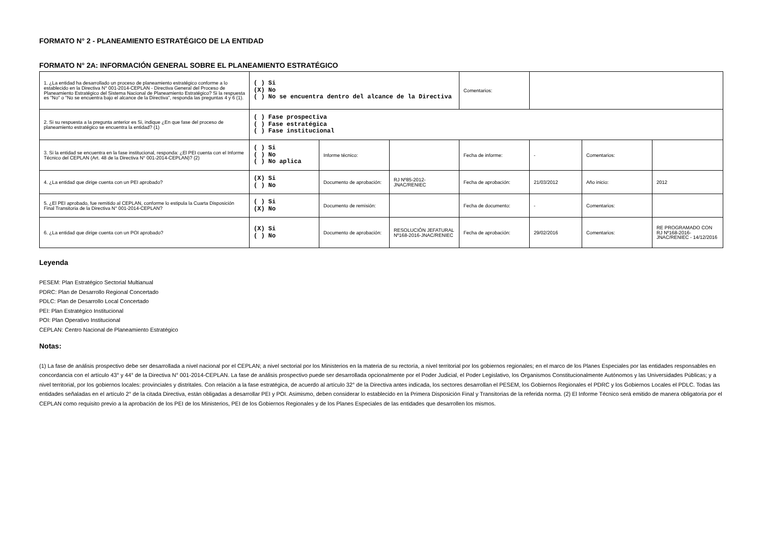FORMATO N° 2 - PLANEAMIENTO ESTRATÉGICO DE LA ENTIDAD
FORMATO N° 2A: INFORMACIÓN GENERAL SOBRE EL PLANEAMIENTO ESTRATÉGICO
| 1. ¿La entidad ha desarrollado un proceso de planeamiento estratégico conforme a lo establecido en la Directiva N° 001-2014-CEPLAN - Directiva General del Proceso de Planeamiento Estratégico del Sistema Nacional de Planeamiento Estratégico? Si la respuesta es "No" o "No se encuentra bajo el alcance de la Directiva", responda las preguntas 4 y 6 (1). | ( ) Si (X) No ( ) No se encuentra dentro del alcance de la Directiva | | | Comentarios: | | | |
| 2. Si su respuesta a la pregunta anterior es Si, indique ¿En que fase del proceso de planeamiento estratégico se encuentra la entidad? (1) | ( ) Fase prospectiva ( ) Fase estratégica ( ) Fase institucional | | | | | | |
| 3. Si la entidad se encuentra en la fase institucional, responda: ¿El PEI cuenta con el Informe Técnico del CEPLAN (Art. 48 de la Directiva N° 001-2014-CEPLAN)? (2) | ( ) Si ( ) No ( ) No aplica | Informe técnico: | | Fecha de informe: | - | Comentarios: | |
| 4. ¿La entidad que dirige cuenta con un PEI aprobado? | (X) Si ( ) No | Documento de aprobación: | RJ Nº85-2012-JNAC/RENIEC | Fecha de aprobación: | 21/03/2012 | Año inicio: | 2012 |
| 5. ¿El PEI aprobado, fue remitido al CEPLAN, conforme lo estipula la Cuarta Disposición Final Transitoria de la Directiva N° 001-2014-CEPLAN? | ( ) Si (X) No | Documento de remisión: | | Fecha de documento: | - | Comentarios: | |
| 6. ¿La entidad que dirige cuenta con un POI aprobado? | (X) Si ( ) No | Documento de aprobación: | RESOLUCIÓN JEFATURAL Nº168-2016-JNAC/RENIEC | Fecha de aprobación: | 29/02/2016 | Comentarios: | RE PROGRAMADO CON RJ Nº168-2016-JNAC/RENIEC - 14/12/2016 |
Leyenda
PESEM: Plan Estratégico Sectorial Multianual
PDRC: Plan de Desarrollo Regional Concertado
PDLC: Plan de Desarrollo Local Concertado
PEI: Plan Estratégico Institucional
POI: Plan Operativo Institucional
CEPLAN: Centro Nacional de Planeamiento Estratégico
Notas:
(1) La fase de análisis prospectivo debe ser desarrollada a nivel nacional por el CEPLAN; a nivel sectorial por los Ministerios en la materia de su rectoría, a nivel territorial por los gobiernos regionales; en el marco de los Planes Especiales por las entidades responsables en concordancia con el artículo 43° y 44° de la Directiva N° 001-2014-CEPLAN. La fase de análisis prospectivo puede ser desarrollada opcionalmente por el Poder Judicial, el Poder Legislativo, los Organismos Constitucionalmente Autónomos y las Universidades Públicas; y a nivel territorial, por los gobiernos locales: provinciales y distritales. Con relación a la fase estratégica, de acuerdo al artículo 32° de la Directiva antes indicada, los sectores desarrollan el PESEM, los Gobiernos Regionales el PDRC y los Gobiernos Locales el PDLC. Todas las entidades señaladas en el artículo 2° de la citada Directiva, están obligadas a desarrollar PEI y POI. Asimismo, deben considerar lo establecido en la Primera Disposición Final y Transitorias de la referida norma. (2) El Informe Técnico será emitido de manera obligatoria por el CEPLAN como requisito previo a la aprobación de los PEI de los Ministerios, PEI de los Gobiernos Regionales y de los Planes Especiales de las entidades que desarrollen los mismos.